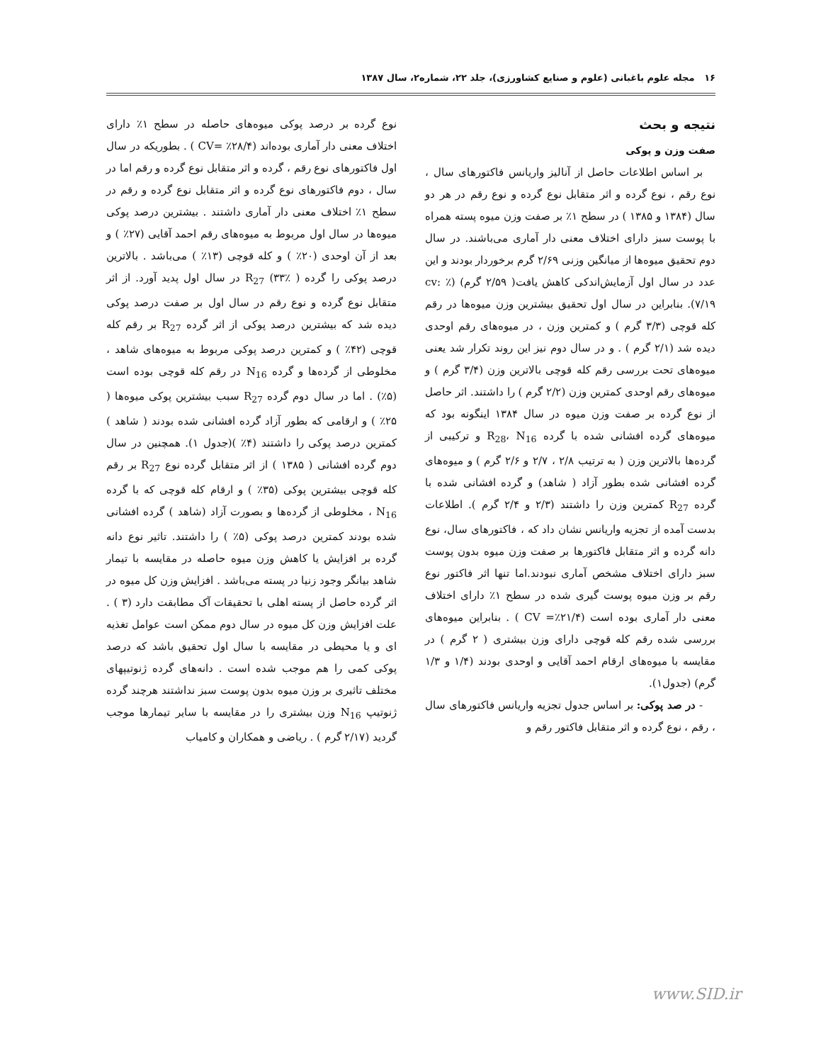۱۶ مجله علوم باغبانی (علوم و صنایع کشاورزی)، جلد ۲۲، شماره۲، سال ۱۳۸۷
نتیجه و بحث
صفت وزن و پوکی
بر اساس اطلاعات حاصل از آنالیز واریانس فاکتورهای سال ، نوع رقم ، نوع گرده و اثر متقابل نوع گرده و نوع رقم در هر دو سال (۱۳۸۴ و ۱۳۸۵ ) در سطح ۱٪ بر صفت وزن میوه پسته همراه با پوست سبز دارای اختلاف معنی دار آماری می‌باشند. در سال دوم تحقیق میوه‌ها از میانگین وزنی ۲/۶۹ گرم برخوردار بودند و این عدد در سال اول آزمایش‌اندکی کاهش یافت( ۲/۵۹ گرم) (cv: ٪ ۷/۱۹). بنابراین در سال اول تحقیق بیشترین وزن میوه‌ها در رقم کله قوچی (۳/۳ گرم ) و کمترین وزن ، در میوه‌های رقم اوحدی دیده شد (۲/۱ گرم ) . و در سال دوم نیز این روند تکرار شد یعنی میوه‌های تحت بررسی رقم کله قوچی بالاترین وزن (۳/۴ گرم ) و میوه‌های رقم اوحدی کمترین وزن (۲/۲ گرم ) را داشتند. اثر حاصل از نوع گرده بر صفت وزن میوه در سال ۱۳۸۴ اینگونه بود که میوه‌های گرده افشانی شده با گرده R<sub>28</sub>، N<sub>16</sub> و ترکیبی از گرده‌ها بالاترین وزن ( به ترتیب ۲/۸ ، ۲/۷ و ۲/۶ گرم ) و میوه‌های گرده افشانی شده بطور آزاد ( شاهد) و گرده افشانی شده با گرده R<sub>27</sub> کمترین وزن را داشتند (۲/۳ و ۲/۴ گرم ). اطلاعات بدست آمده از تجزیه واریانس نشان داد که ، فاکتورهای سال، نوع دانه گرده و اثر متقابل فاکتورها بر صفت وزن میوه بدون پوست سبز دارای اختلاف مشخص آماری نبودند.اما تنها اثر فاکتور نوع رقم بر وزن میوه پوست گیری شده در سطح ۱٪ دارای اختلاف معنی دار آماری بوده است (CV =٪۲۱/۴ ) . بنابراین میوه‌های بررسی شده رقم کله قوچی دارای وزن بیشتری ( ۲ گرم ) در مقایسه با میوه‌های ارقام احمد آقایی و اوحدی بودند (۱/۴ و ۱/۳ گرم) (جدول۱).
- در صد پوکی: بر اساس جدول تجزیه واریانس فاکتورهای سال ، رقم ، نوع گرده و اثر متقابل فاکتور رقم و
نوع گرده بر درصد پوکی میوه‌های حاصله در سطح ۱٪ دارای اختلاف معنی دار آماری بوده‌اند (CV= ٪۲۸/۴ ) . بطوریکه در سال اول فاکتورهای نوع رقم ، گرده و اثر متقابل نوع گرده و رقم اما در سال ، دوم فاکتورهای نوع گرده و اثر متقابل نوع گرده و رقم در سطح ۱٪ اختلاف معنی دار آماری داشتند . بیشترین درصد پوکی میوه‌ها در سال اول مربوط به میوه‌های رقم احمد آقایی (۲۷٪ ) و بعد از آن اوحدی (۲۰٪ ) و کله قوچی (۱۳٪ ) می‌باشد . بالاترین درصد پوکی را گرده R<sub>27</sub> (۳۳٪ ) در سال اول پدید آورد. از اثر متقابل نوع گرده و نوع رقم در سال اول بر صفت درصد پوکی دیده شد که بیشترین درصد پوکی از اثر گرده R<sub>27</sub> بر رقم کله قوچی (۴۲٪ ) و کمترین درصد پوکی مربوط به میوه‌های شاهد ، مخلوطی از گرده‌ها و گرده N<sub>16</sub> در رقم کله قوچی بوده است (۵٪) . اما در سال دوم گرده R<sub>27</sub> سبب بیشترین پوکی میوه‌ها ( ۲۵٪ ) و ارقامی که بطور آزاد گرده افشانی شده بودند ( شاهد ) کمترین درصد پوکی را داشتند (۴٪ )(جدول ۱). همچنین در سال دوم گرده افشانی ( ۱۳۸۵ ) از اثر متقابل گرده نوع R<sub>27</sub> بر رقم کله قوچی بیشترین پوکی (۳۵٪ ) و ارقام کله قوچی که با گرده N<sub>16</sub> ، مخلوطی از گرده‌ها و بصورت آزاد (شاهد ) گرده افشانی شده بودند کمترین درصد پوکی (۵٪ ) را داشتند. تاثیر نوع دانه گرده بر افزایش یا کاهش وزن میوه حاصله در مقایسه با تیمار شاهد بیانگر وجود زنیا در پسته می‌باشد . افزایش وزن کل میوه در اثر گرده حاصل از پسته اهلی با تحقیقات آک مطابقت دارد (۳ ) . علت افزایش وزن کل میوه در سال دوم ممکن است عوامل تغذیه ای و یا محیطی در مقایسه با سال اول تحقیق باشد که درصد پوکی کمی را هم موجب شده است . دانه‌های گرده ژنوتیپهای مختلف تاثیری بر وزن میوه بدون پوست سبز نداشتند هرچند گرده ژنوتیپ N<sub>16</sub> وزن بیشتری را در مقایسه با سایر تیمارها موجب گردید (۲/۱۷ گرم ) . ریاضی و همکاران و کامیاب
www.SID.ir